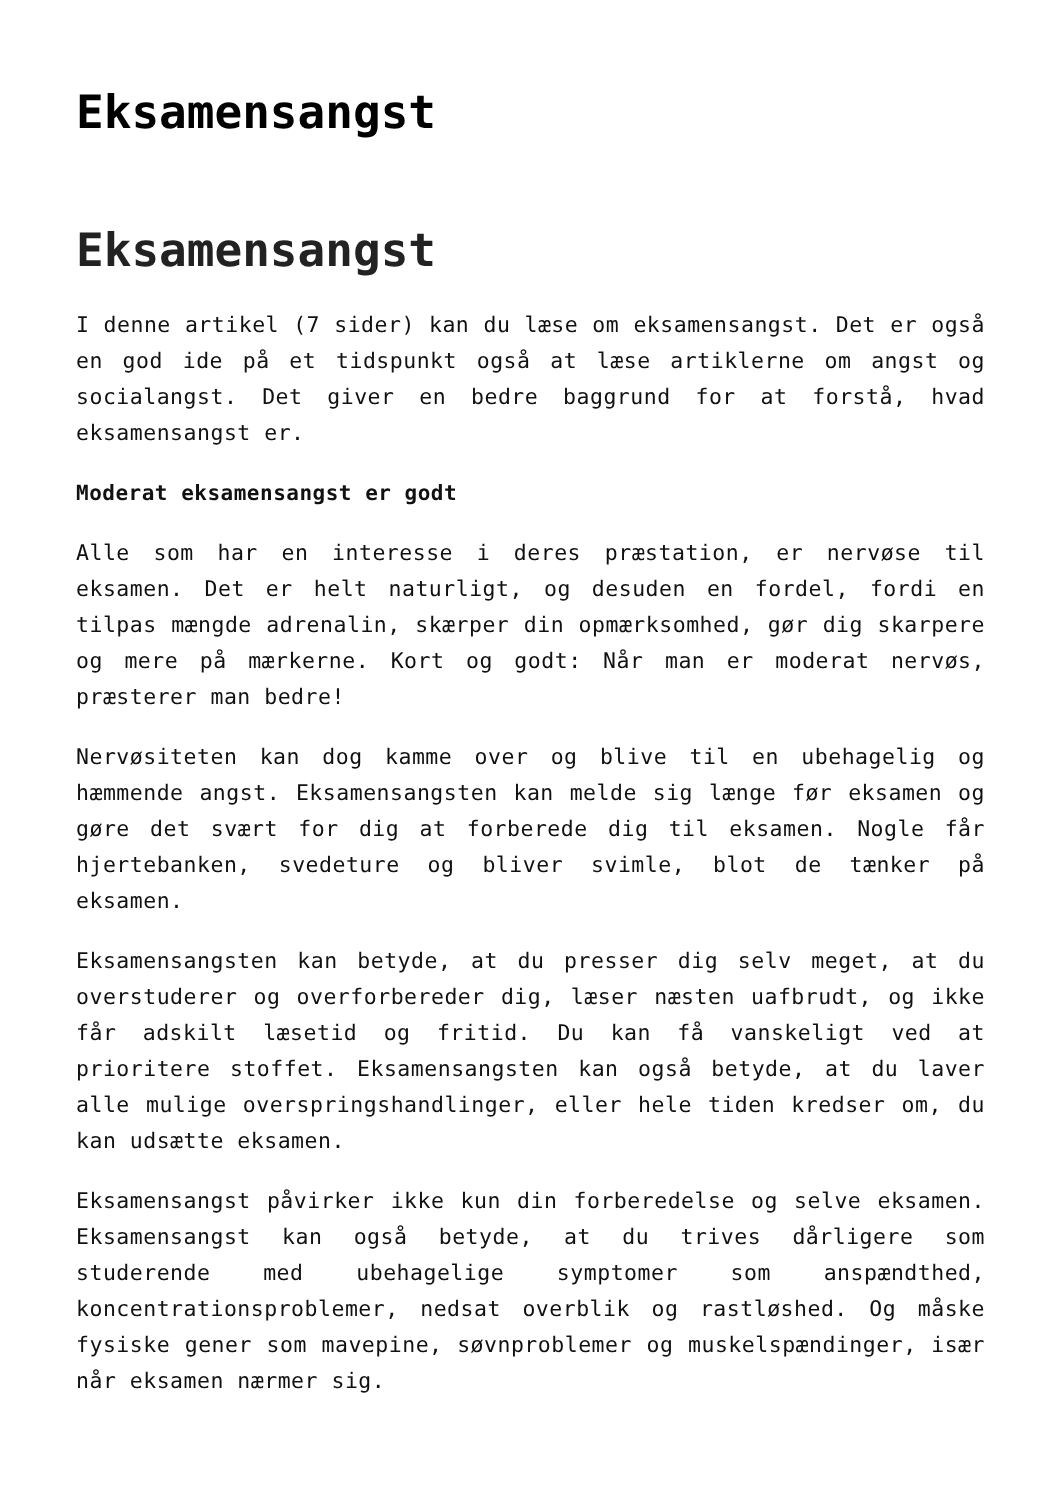Eksamensangst
Eksamensangst
I denne artikel (7 sider) kan du læse om eksamensangst. Det er også en god ide på et tidspunkt også at læse artiklerne om angst og socialangst. Det giver en bedre baggrund for at forstå, hvad eksamensangst er.
Moderat eksamensangst er godt
Alle som har en interesse i deres præstation, er nervøse til eksamen. Det er helt naturligt, og desuden en fordel, fordi en tilpas mængde adrenalin, skærper din opmærksomhed, gør dig skarpere og mere på mærkerne. Kort og godt: Når man er moderat nervøs, præsterer man bedre!
Nervøsiteten kan dog kamme over og blive til en ubehagelig og hæmmende angst. Eksamensangsten kan melde sig længe før eksamen og gøre det svært for dig at forberede dig til eksamen. Nogle får hjertebanken, svedeture og bliver svimle, blot de tænker på eksamen.
Eksamensangsten kan betyde, at du presser dig selv meget, at du overstuderer og overforbereder dig, læser næsten uafbrudt, og ikke får adskilt læsetid og fritid. Du kan få vanskeligt ved at prioritere stoffet. Eksamensangsten kan også betyde, at du laver alle mulige overspringshandlinger, eller hele tiden kredser om, du kan udsætte eksamen.
Eksamensangst påvirker ikke kun din forberedelse og selve eksamen. Eksamensangst kan også betyde, at du trives dårligere som studerende med ubehagelige symptomer som anspændthed, koncentrationsproblemer, nedsat overblik og rastløshed. Og måske fysiske gener som mavepine, søvnproblemer og muskelspændinger, især når eksamen nærmer sig.